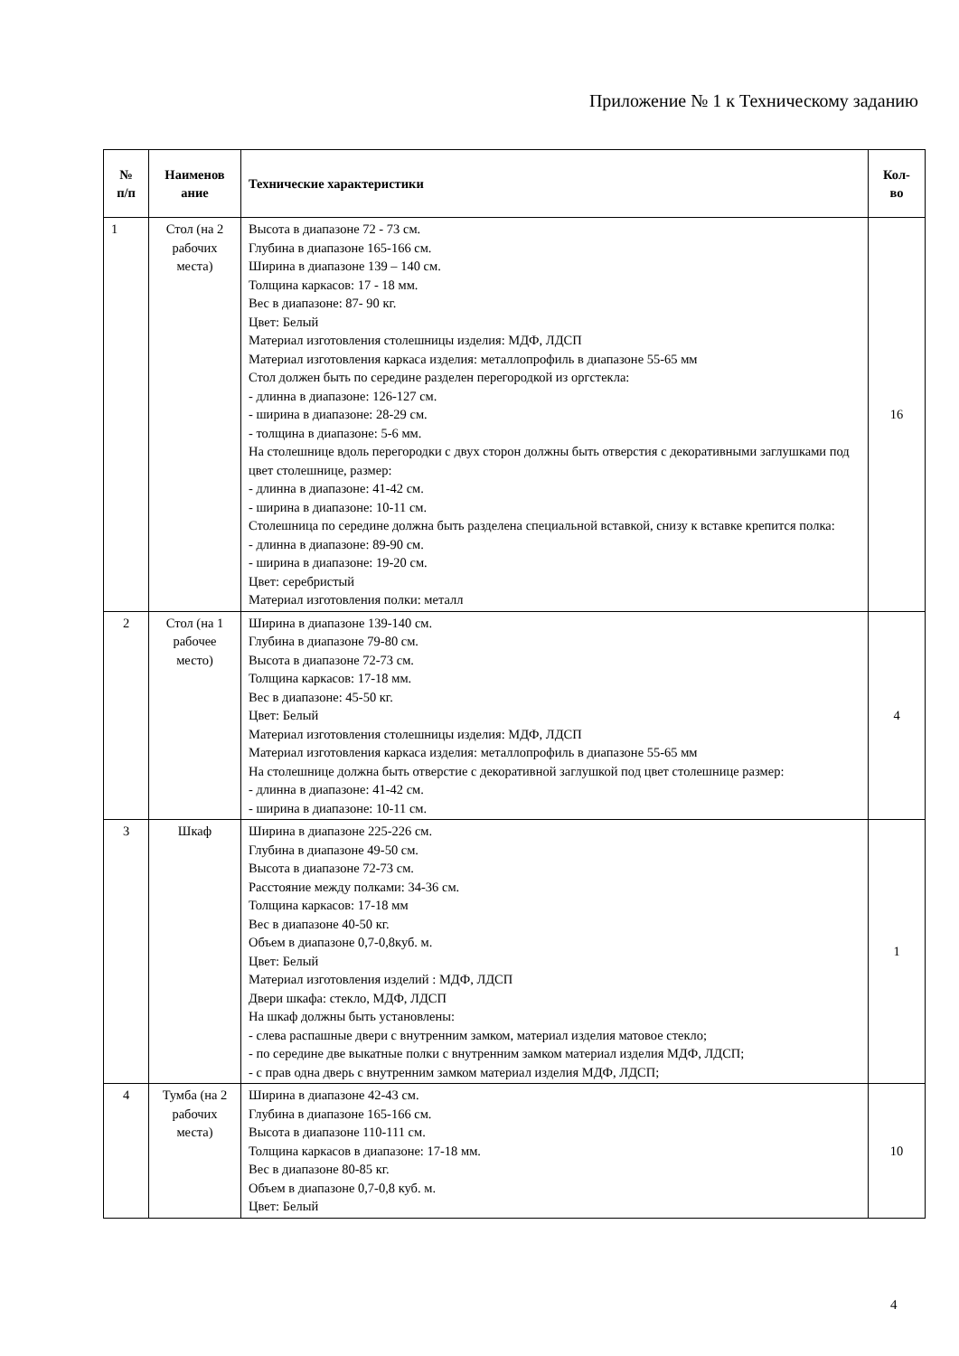Приложение № 1 к Техническому заданию
| № п/п | Наименов ание | Технические характеристики | Кол- во |
| --- | --- | --- | --- |
| 1 | Стол (на 2 рабочих места) | Высота в диапазоне 72 - 73 см. Глубина в диапазоне 165-166 см. Ширина в диапазоне 139 – 140 см. Толщина каркасов: 17 - 18 мм. Вес в диапазоне: 87- 90 кг. Цвет: Белый Материал изготовления столешницы изделия: МДФ, ЛДСП Материал изготовления каркаса изделия: металлопрофиль в диапазоне 55-65 мм Стол должен быть по середине разделен перегородкой из оргстекла: - длинна в диапазоне: 126-127 см. - ширина в диапазоне: 28-29 см. - толщина в диапазоне: 5-6 мм. На столешнице вдоль перегородки с двух сторон должны быть отверстия с декоративными заглушками под цвет столешнице, размер: - длинна в диапазоне: 41-42 см. - ширина в диапазоне: 10-11 см. Столешница по середине должна быть разделена специальной вставкой, снизу к вставке крепится полка: - длинна в диапазоне: 89-90 см. - ширина в диапазоне: 19-20 см. Цвет: серебристый Материал изготовления полки: металл | 16 |
| 2 | Стол (на 1 рабочее место) | Ширина в диапазоне 139-140 см. Глубина в диапазоне 79-80 см. Высота в диапазоне 72-73 см. Толщина каркасов: 17-18 мм. Вес в диапазоне: 45-50 кг. Цвет: Белый Материал изготовления столешницы изделия: МДФ, ЛДСП Материал изготовления каркаса изделия: металлопрофиль в диапазоне 55-65 мм На столешнице должна быть отверстие с декоративной заглушкой под цвет столешнице размер: - длинна в диапазоне: 41-42 см. - ширина в диапазоне: 10-11 см. | 4 |
| 3 | Шкаф | Ширина в диапазоне 225-226 см. Глубина в диапазоне 49-50 см. Высота в диапазоне 72-73 см. Расстояние между полками: 34-36 см. Толщина каркасов: 17-18 мм Вес в диапазоне 40-50 кг. Объем в диапазоне 0,7-0,8куб. м. Цвет: Белый Материал изготовления изделий : МДФ, ЛДСП Двери шкафа: стекло, МДФ, ЛДСП На шкаф должны быть установлены: - слева распашные двери с внутренним замком, материал изделия матовое стекло; - по середине две выкатные полки с внутренним замком материал изделия МДФ, ЛДСП; - с прав одна дверь с внутренним замком материал изделия МДФ, ЛДСП; | 1 |
| 4 | Тумба (на 2 рабочих места) | Ширина в диапазоне 42-43 см. Глубина в диапазоне 165-166 см. Высота в диапазоне 110-111 см. Толщина каркасов в диапазоне: 17-18 мм. Вес в диапазоне 80-85 кг. Объем в диапазоне 0,7-0,8 куб. м. Цвет: Белый | 10 |
4